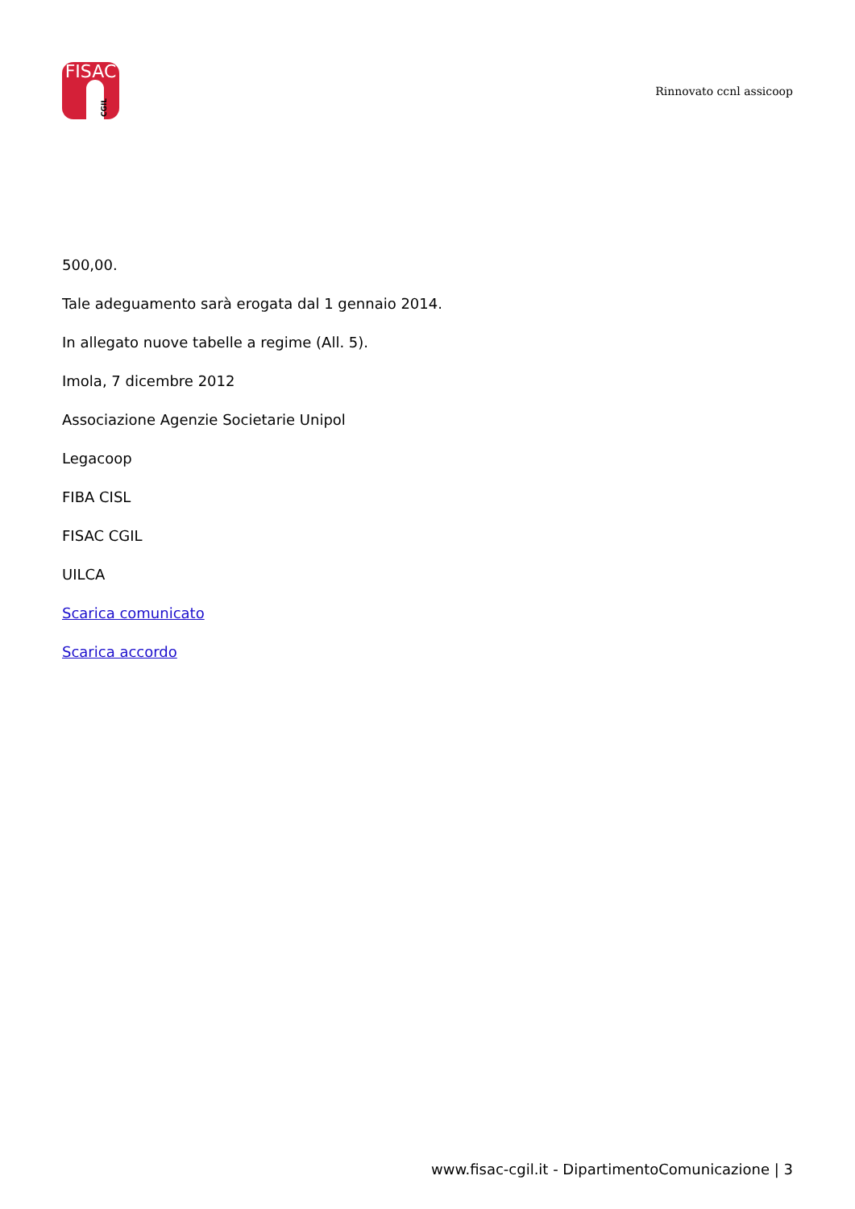FISAC
CGIL
Rinnovato ccnl assicoop
500,00.
Tale adeguamento sarà erogata dal 1 gennaio 2014.
In allegato nuove tabelle a regime (All. 5).
Imola, 7 dicembre 2012
Associazione Agenzie Societarie Unipol
Legacoop
FIBA CISL
FISAC CGIL
UILCA
Scarica comunicato
Scarica accordo
www.fisac-cgil.it - DipartimentoComunicazione | 3